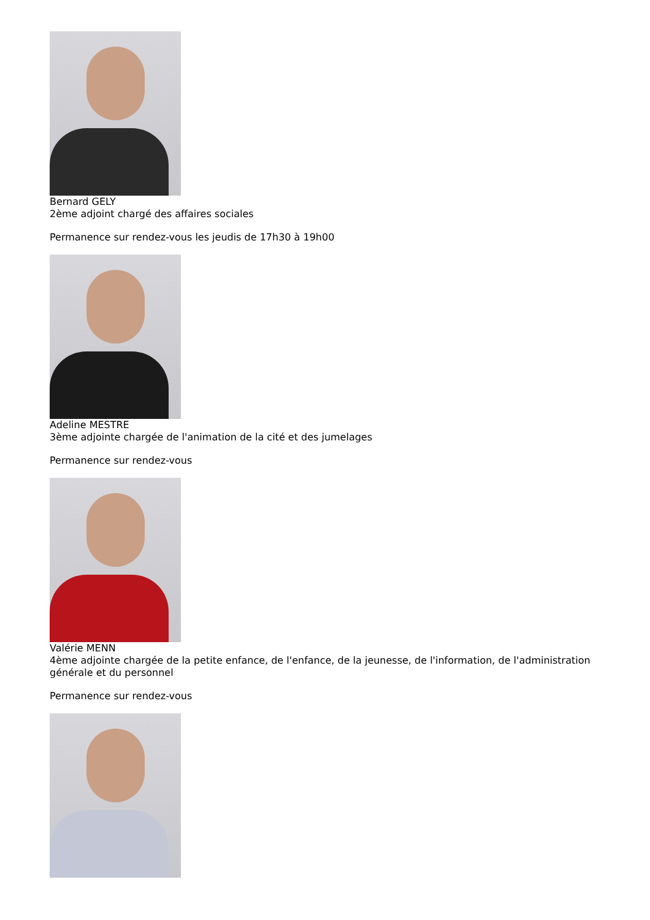Bernard GELY
2ème adjoint chargé des affaires sociales
Permanence sur rendez-vous les jeudis de 17h30 à 19h00
Adeline MESTRE
3ème adjointe chargée de l'animation de la cité et des jumelages
Permanence sur rendez-vous
Valérie MENN
4ème adjointe chargée de la petite enfance, de l'enfance, de la jeunesse, de l'information, de l'administration générale et du personnel
Permanence sur rendez-vous